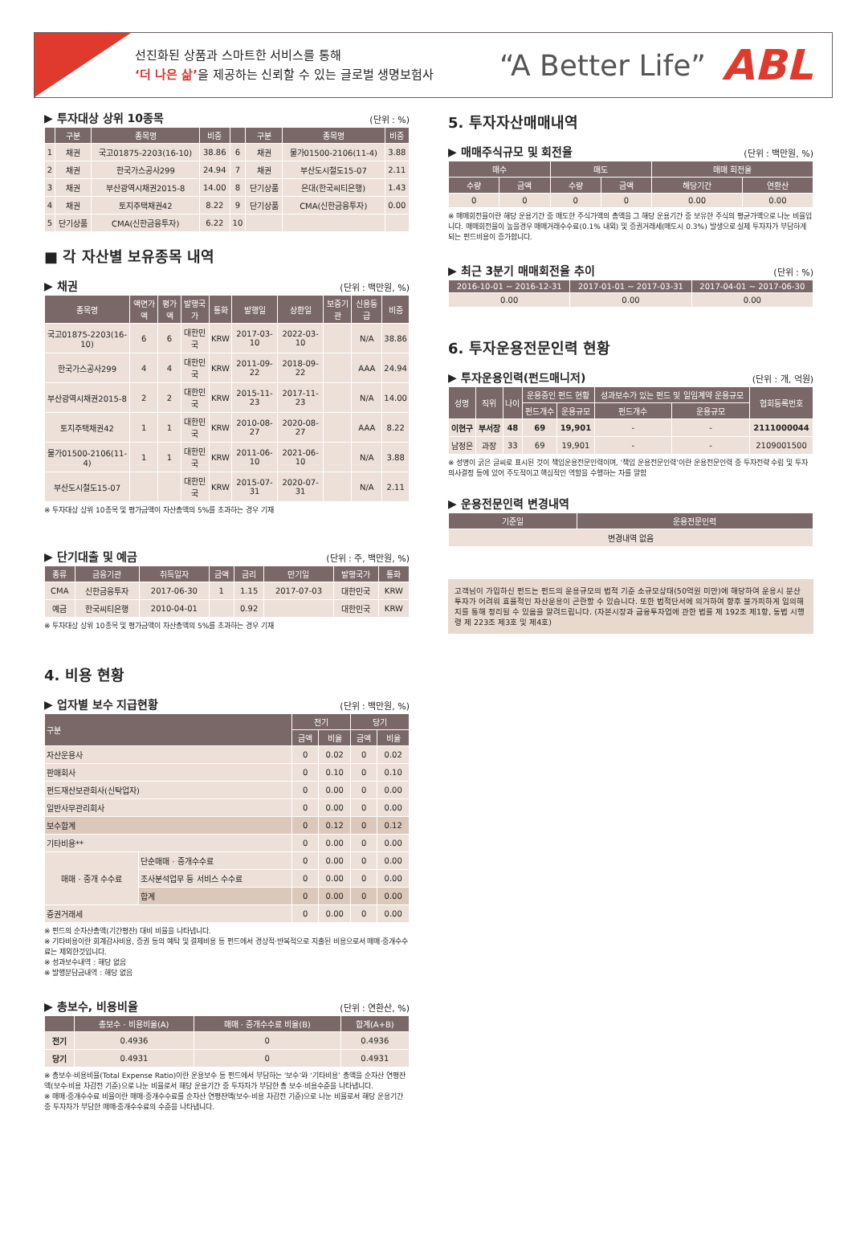선진화된 상품과 스마트한 서비스를 통해
‘더 나은 삶’을 제공하는 신뢰할 수 있는 글로벌 생명보험사
“A Better Life” ABL
▶ 투자대상 상위 10종목 (단위 : %)
| | 구분 | 종목명 | 비중 | | 구분 | 종목명 | 비중 |
| --- | --- | --- | --- | --- | --- | --- | --- |
| 1 | 채권 | 국고01875-2203(16-10) | 38.86 | 6 | 채권 | 물가01500-2106(11-4) | 3.88 |
| 2 | 채권 | 한국가스공사299 | 24.94 | 7 | 채권 | 부산도시철도15-07 | 2.11 |
| 3 | 채권 | 부산광역시채권2015-8 | 14.00 | 8 | 단기상품 | 은대(한국씨티은행) | 1.43 |
| 4 | 채권 | 토지주택채권42 | 8.22 | 9 | 단기상품 | CMA(신한금융투자) | 0.00 |
| 5 | 단기상품 | CMA(신한금융투자) | 6.22 | 10 | | | |
■ 각 자산별 보유종목 내역
▶ 채권 (단위 : 백만원, %)
| 종목명 | 액면가액 | 평가액 | 발행국가 | 통화 | 발행일 | 상환일 | 보증기관 | 신용등급 | 비중 |
| --- | --- | --- | --- | --- | --- | --- | --- | --- | --- |
| 국고01875-2203(16-10) | 6 | 6 | 대한민국 | KRW | 2017-03-10 | 2022-03-10 | | N/A | 38.86 |
| 한국가스공사299 | 4 | 4 | 대한민국 | KRW | 2011-09-22 | 2018-09-22 | | AAA | 24.94 |
| 부산광역시채권2015-8 | 2 | 2 | 대한민국 | KRW | 2015-11-23 | 2017-11-23 | | N/A | 14.00 |
| 토지주택채권42 | 1 | 1 | 대한민국 | KRW | 2010-08-27 | 2020-08-27 | | AAA | 8.22 |
| 물가01500-2106(11-4) | 1 | 1 | 대한민국 | KRW | 2011-06-10 | 2021-06-10 | | N/A | 3.88 |
| 부산도시철도15-07 | | | 대한민국 | KRW | 2015-07-31 | 2020-07-31 | | N/A | 2.11 |
※ 투자대상 상위 10종목 및 평가금액이 자산총액의 5%를 초과하는 경우 기재
▶ 단기대출 및 예금 (단위 : 주, 백만원, %)
| 종류 | 금융기관 | 취득일자 | 금액 | 금리 | 만기일 | 발행국가 | 통화 |
| --- | --- | --- | --- | --- | --- | --- | --- |
| CMA | 신한금융투자 | 2017-06-30 | 1 | 1.15 | 2017-07-03 | 대한민국 | KRW |
| 예금 | 한국씨티은행 | 2010-04-01 | | 0.92 | | 대한민국 | KRW |
※ 투자대상 상위 10종목 및 평가금액이 자산총액의 5%를 초과하는 경우 기재
4. 비용 현황
▶ 업자별 보수 지급현황 (단위 : 백만원, %)
| 구분 | | 전기 | | 당기 | |
| --- | --- | --- | --- | --- | --- |
| | | 금액 | 비율 | 금액 | 비율 |
| 자산운용사 | | 0 | 0.02 | 0 | 0.02 |
| 판매회사 | | 0 | 0.10 | 0 | 0.10 |
| 펀드재산보관회사(신탁업자) | | 0 | 0.00 | 0 | 0.00 |
| 일반사무관리회사 | | 0 | 0.00 | 0 | 0.00 |
| 보수합계 | | 0 | 0.12 | 0 | 0.12 |
| 기타비용** | | 0 | 0.00 | 0 | 0.00 |
| 매매 · 중개 수수료 | 단순매매 · 중개수수료 | 0 | 0.00 | 0 | 0.00 |
| | 조사분석업무 등 서비스 수수료 | 0 | 0.00 | 0 | 0.00 |
| | 합계 | 0 | 0.00 | 0 | 0.00 |
| 증권거래세 | | 0 | 0.00 | 0 | 0.00 |
※ 펀드의 순자산총액(기간평잔) 대비 비율을 나타냅니다.
※ 기타비용이란 회계감사비용, 증권 등의 예탁 및 결제비용 등 펀드에서 경상적·반복적으로 지출된 비용으로서 매매·중개수수료는 제외한것입니다.
※ 성과보수내역 : 해당 없음
※ 발행분담금내역 : 해당 없음
▶ 총보수, 비용비율 (단위 : 연환산, %)
| | 총보수 · 비용비율(A) | 매매 · 중개수수료 비율(B) | 합계(A+B) |
| --- | --- | --- | --- |
| 전기 | 0.4936 | 0 | 0.4936 |
| 당기 | 0.4931 | 0 | 0.4931 |
※ 총보수·비용비율(Total Expense Ratio)이란 운용보수 등 펀드에서 부담하는 ‘보수’와 ‘기타비용’ 총액을 순자산 연평잔액(보수·비용 차감전 기준)으로 나눈 비율로서 해당 운용기간 중 투자자가 부담한 총 보수·비용수준을 나타냅니다.
※ 매매·중개수수료 비율이란 매매·중개수수료를 순자산 연평잔액(보수·비용 차감전 기준)으로 나눈 비율로서 해당 운용기간 중 투자자가 부담한 매매·중개수수료의 수준을 나타냅니다.
5. 투자자산매매내역
▶ 매매주식규모 및 회전율 (단위 : 백만원, %)
| 매수 | | 매도 | | 매매 회전율 | |
| --- | --- | --- | --- | --- | --- |
| 수량 | 금액 | 수량 | 금액 | 해당기간 | 연환산 |
| 0 | 0 | 0 | 0 | 0.00 | 0.00 |
※ 매매회전율이란 해당 운용기간 중 매도한 주식가액의 총액을 그 해당 운용기간 중 보유한 주식의 평균가액으로 나눈 비율입니다. 매매회전율이 높을경우 매매거래수수료(0.1% 내외) 및 증권거래세(매도시 0.3%) 발생으로 실제 투자자가 부담하게 되는 펀드비용이 증가합니다.
▶ 최근 3분기 매매회전율 추이 (단위 : %)
| 2016-10-01 ~ 2016-12-31 | 2017-01-01 ~ 2017-03-31 | 2017-04-01 ~ 2017-06-30 |
| --- | --- | --- |
| 0.00 | 0.00 | 0.00 |
6. 투자운용전문인력 현황
▶ 투자운용인력(펀드매니저) (단위 : 개, 억원)
| 성명 | 직위 | 나이 | 운용중인 펀드 현황 | | 성과보수가 있는 펀드 및 일임계약 운용규모 | | 협회등록번호 |
| --- | --- | --- | --- | --- | --- | --- | --- |
| | | | 펀드개수 | 운용규모 | 펀드개수 | 운용규모 | |
| 이현구 | 부서장 | 48 | 69 | 19,901 | - | - | 2111000044 |
| 남정은 | 과장 | 33 | 69 | 19,901 | - | - | 2109001500 |
※ 성명이 굵은 글씨로 표시된 것이 책임운용전문인력이며, ‘책임 운용전문인력’이란 운용전문인력 중 투자전략 수립 및 투자 의사결정 등에 있어 주도적이고 핵심적인 역할을 수행하는 자를 말함
▶ 운용전문인력 변경내역
| 기준일 | 운용전문인력 |
| --- | --- |
| 변경내역 없음 | |
고객님이 가입하신 펀드는 펀드의 운용규모의 법적 기준 소규모상태(50억원 미만)에 해당하여 운용시 분산투자가 어려워 효율적인 자산운용이 곤란할 수 있습니다. 또한 법적단서에 의거하여 향후 불가피하게 임의해지를 통해 정리될 수 있음을 알려드립니다. (자본시장과 금융투자업에 관한 법률 제 192조 제1항, 동법 시행령 제 223조 제3호 및 제4호)